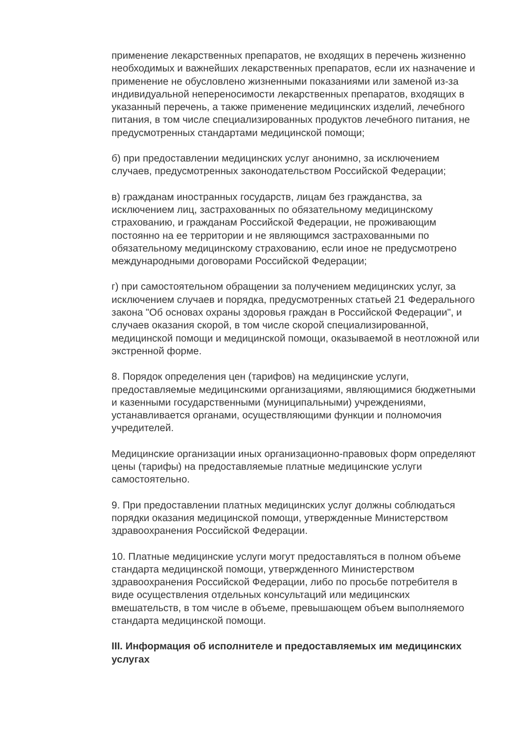применение лекарственных препаратов, не входящих в перечень жизненно необходимых и важнейших лекарственных препаратов, если их назначение и применение не обусловлено жизненными показаниями или заменой из-за индивидуальной непереносимости лекарственных препаратов, входящих в указанный перечень, а также применение медицинских изделий, лечебного питания, в том числе специализированных продуктов лечебного питания, не предусмотренных стандартами медицинской помощи;
б) при предоставлении медицинских услуг анонимно, за исключением случаев, предусмотренных законодательством Российской Федерации;
в) гражданам иностранных государств, лицам без гражданства, за исключением лиц, застрахованных по обязательному медицинскому страхованию, и гражданам Российской Федерации, не проживающим постоянно на ее территории и не являющимся застрахованными по обязательному медицинскому страхованию, если иное не предусмотрено международными договорами Российской Федерации;
г) при самостоятельном обращении за получением медицинских услуг, за исключением случаев и порядка, предусмотренных статьей 21 Федерального закона "Об основах охраны здоровья граждан в Российской Федерации", и случаев оказания скорой, в том числе скорой специализированной, медицинской помощи и медицинской помощи, оказываемой в неотложной или экстренной форме.
8. Порядок определения цен (тарифов) на медицинские услуги, предоставляемые медицинскими организациями, являющимися бюджетными и казенными государственными (муниципальными) учреждениями, устанавливается органами, осуществляющими функции и полномочия учредителей.
Медицинские организации иных организационно-правовых форм определяют цены (тарифы) на предоставляемые платные медицинские услуги самостоятельно.
9. При предоставлении платных медицинских услуг должны соблюдаться порядки оказания медицинской помощи, утвержденные Министерством здравоохранения Российской Федерации.
10. Платные медицинские услуги могут предоставляться в полном объеме стандарта медицинской помощи, утвержденного Министерством здравоохранения Российской Федерации, либо по просьбе потребителя в виде осуществления отдельных консультаций или медицинских вмешательств, в том числе в объеме, превышающем объем выполняемого стандарта медицинской помощи.
III. Информация об исполнителе и предоставляемых им медицинских услугах